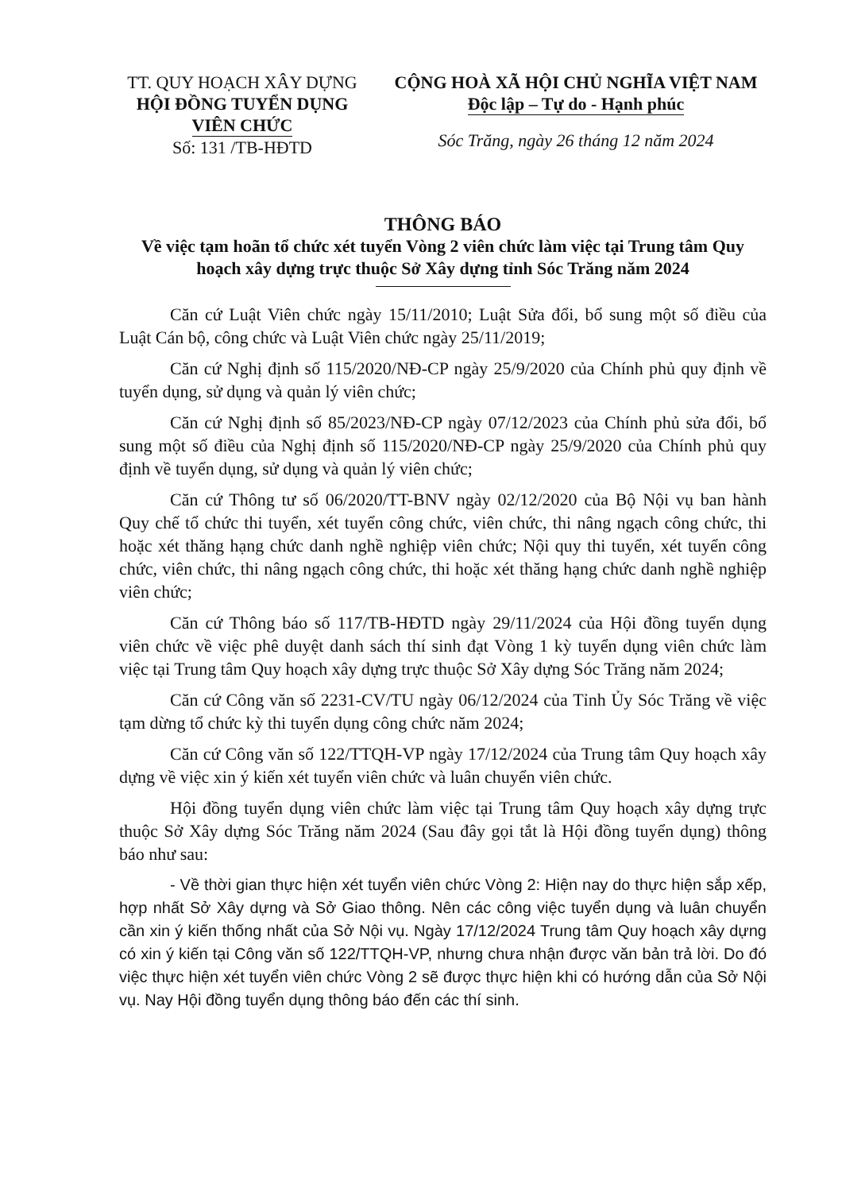TT. QUY HOẠCH XÂY DỰNG
HỘI ĐỒNG TUYỂN DỤNG
VIÊN CHỨC
Số: 131 /TB-HĐTD
CỘNG HOÀ XÃ HỘI CHỦ NGHĨA VIỆT NAM
Độc lập – Tự do - Hạnh phúc
Sóc Trăng, ngày 26 tháng 12 năm 2024
THÔNG BÁO
Về việc tạm hoãn tổ chức xét tuyển Vòng 2 viên chức làm việc tại Trung tâm Quy hoạch xây dựng trực thuộc Sở Xây dựng tỉnh Sóc Trăng năm 2024
Căn cứ Luật Viên chức ngày 15/11/2010; Luật Sửa đổi, bổ sung một số điều của Luật Cán bộ, công chức và Luật Viên chức ngày 25/11/2019;
Căn cứ Nghị định số 115/2020/NĐ-CP ngày 25/9/2020 của Chính phủ quy định về tuyển dụng, sử dụng và quản lý viên chức;
Căn cứ Nghị định số 85/2023/NĐ-CP ngày 07/12/2023 của Chính phủ sửa đổi, bổ sung một số điều của Nghị định số 115/2020/NĐ-CP ngày 25/9/2020 của Chính phủ quy định về tuyển dụng, sử dụng và quản lý viên chức;
Căn cứ Thông tư số 06/2020/TT-BNV ngày 02/12/2020 của Bộ Nội vụ ban hành Quy chế tổ chức thi tuyển, xét tuyển công chức, viên chức, thi nâng ngạch công chức, thi hoặc xét thăng hạng chức danh nghề nghiệp viên chức; Nội quy thi tuyển, xét tuyển công chức, viên chức, thi nâng ngạch công chức, thi hoặc xét thăng hạng chức danh nghề nghiệp viên chức;
Căn cứ Thông báo số 117/TB-HĐTD ngày 29/11/2024 của Hội đồng tuyển dụng viên chức về việc phê duyệt danh sách thí sinh đạt Vòng 1 kỳ tuyển dụng viên chức làm việc tại Trung tâm Quy hoạch xây dựng trực thuộc Sở Xây dựng Sóc Trăng năm 2024;
Căn cứ Công văn số 2231-CV/TU ngày 06/12/2024 của Tỉnh Ủy Sóc Trăng về việc tạm dừng tổ chức kỳ thi tuyển dụng công chức năm 2024;
Căn cứ Công văn số 122/TTQH-VP ngày 17/12/2024 của Trung tâm Quy hoạch xây dựng về việc xin ý kiến xét tuyển viên chức và luân chuyển viên chức.
Hội đồng tuyển dụng viên chức làm việc tại Trung tâm Quy hoạch xây dựng trực thuộc Sở Xây dựng Sóc Trăng năm 2024 (Sau đây gọi tắt là Hội đồng tuyển dụng) thông báo như sau:
- Về thời gian thực hiện xét tuyển viên chức Vòng 2: Hiện nay do thực hiện sắp xếp, hợp nhất Sở Xây dựng và Sở Giao thông. Nên các công việc tuyển dụng và luân chuyển cần xin ý kiến thống nhất của Sở Nội vụ. Ngày 17/12/2024 Trung tâm Quy hoạch xây dựng có xin ý kiến tại Công văn số 122/TTQH-VP, nhưng chưa nhận được văn bản trả lời. Do đó việc thực hiện xét tuyển viên chức Vòng 2 sẽ được thực hiện khi có hướng dẫn của Sở Nội vụ. Nay Hội đồng tuyển dụng thông báo đến các thí sinh.